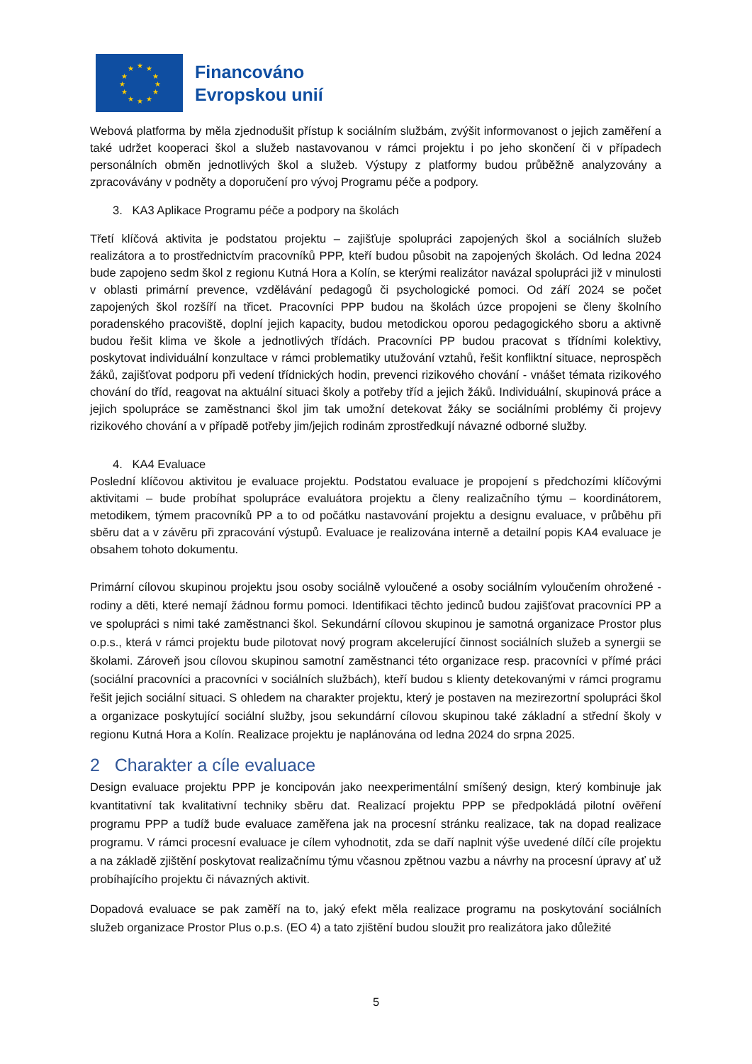★
★
★
★
★
★
★
★
★
★
★
★
Financováno
Evropskou unií
Webová platforma by měla zjednodušit přístup k sociálním službám, zvýšit informovanost o jejich zaměření a také udržet kooperaci škol a služeb nastavovanou v rámci projektu i po jeho skončení či v případech personálních obměn jednotlivých škol a služeb. Výstupy z platformy budou průběžně analyzovány a zpracovávány v podněty a doporučení pro vývoj Programu péče a podpory.
3. KA3 Aplikace Programu péče a podpory na školách
Třetí klíčová aktivita je podstatou projektu – zajišťuje spolupráci zapojených škol a sociálních služeb realizátora a to prostřednictvím pracovníků PPP, kteří budou působit na zapojených školách. Od ledna 2024 bude zapojeno sedm škol z regionu Kutná Hora a Kolín, se kterými realizátor navázal spolupráci již v minulosti v oblasti primární prevence, vzdělávání pedagogů či psychologické pomoci. Od září 2024 se počet zapojených škol rozšíří na třicet. Pracovníci PPP budou na školách úzce propojeni se členy školního poradenského pracoviště, doplní jejich kapacity, budou metodickou oporou pedagogického sboru a aktivně budou řešit klima ve škole a jednotlivých třídách. Pracovníci PP budou pracovat s třídními kolektivy, poskytovat individuální konzultace v rámci problematiky utužování vztahů, řešit konfliktní situace, neprospěch žáků, zajišťovat podporu při vedení třídnických hodin, prevenci rizikového chování - vnášet témata rizikového chování do tříd, reagovat na aktuální situaci školy a potřeby tříd a jejich žáků. Individuální, skupinová práce a jejich spolupráce se zaměstnanci škol jim tak umožní detekovat žáky se sociálními problémy či projevy rizikového chování a v případě potřeby jim/jejich rodinám zprostředkují návazné odborné služby.
4. KA4 Evaluace
Poslední klíčovou aktivitou je evaluace projektu. Podstatou evaluace je propojení s předchozími klíčovými aktivitami – bude probíhat spolupráce evaluátora projektu a členy realizačního týmu – koordinátorem, metodikem, týmem pracovníků PP a to od počátku nastavování projektu a designu evaluace, v průběhu při sběru dat a v závěru při zpracování výstupů. Evaluace je realizována interně a detailní popis KA4 evaluace je obsahem tohoto dokumentu.
Primární cílovou skupinou projektu jsou osoby sociálně vyloučené a osoby sociálním vyloučením ohrožené - rodiny a děti, které nemají žádnou formu pomoci. Identifikaci těchto jedinců budou zajišťovat pracovníci PP a ve spolupráci s nimi také zaměstnanci škol. Sekundární cílovou skupinou je samotná organizace Prostor plus o.p.s., která v rámci projektu bude pilotovat nový program akcelerující činnost sociálních služeb a synergii se školami. Zároveň jsou cílovou skupinou samotní zaměstnanci této organizace resp. pracovníci v přímé práci (sociální pracovníci a pracovníci v sociálních službách), kteří budou s klienty detekovanými v rámci programu řešit jejich sociální situaci. S ohledem na charakter projektu, který je postaven na mezirezortní spolupráci škol a organizace poskytující sociální služby, jsou sekundární cílovou skupinou také základní a střední školy v regionu Kutná Hora a Kolín. Realizace projektu je naplánována od ledna 2024 do srpna 2025.
2 Charakter a cíle evaluace
Design evaluace projektu PPP je koncipován jako neexperimentální smíšený design, který kombinuje jak kvantitativní tak kvalitativní techniky sběru dat. Realizací projektu PPP se předpokládá pilotní ověření programu PPP a tudíž bude evaluace zaměřena jak na procesní stránku realizace, tak na dopad realizace programu. V rámci procesní evaluace je cílem vyhodnotit, zda se daří naplnit výše uvedené dílčí cíle projektu a na základě zjištění poskytovat realizačnímu týmu včasnou zpětnou vazbu a návrhy na procesní úpravy ať už probíhajícího projektu či návazných aktivit.
Dopadová evaluace se pak zaměří na to, jaký efekt měla realizace programu na poskytování sociálních služeb organizace Prostor Plus o.p.s. (EO 4) a tato zjištění budou sloužit pro realizátora jako důležité
5